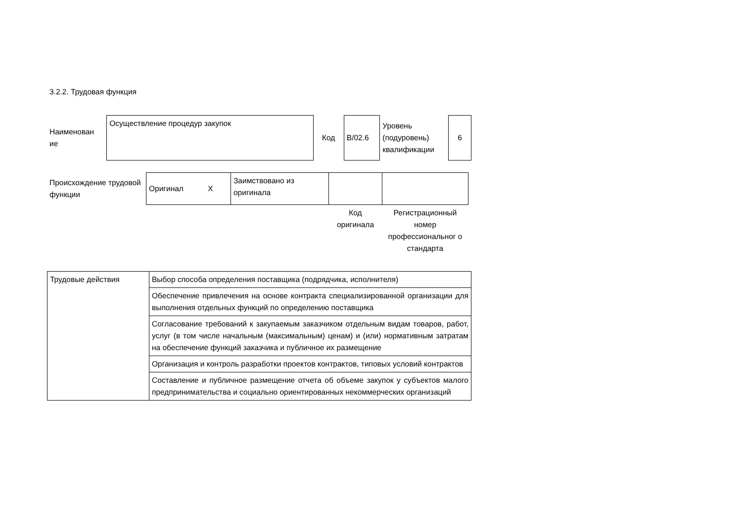3.2.2. Трудовая функция
| Наименован ие | Осуществление процедур закупок | Код | B/02.6 | Уровень (подуровень) квалификации | 6 |
| Происхождение трудовой функции | Оригинал X | Заимствовано из оригинала | | |
| | | | Код оригинала | Регистрационный номер профессиональног о стандарта |
| Трудовые действия | Выбор способа определения поставщика (подрядчика, исполнителя) |
| | Обеспечение привлечения на основе контракта специализированной организации для выполнения отдельных функций по определению поставщика |
| | Согласование требований к закупаемым заказчиком отдельным видам товаров, работ, услуг (в том числе начальным (максимальным) ценам) и (или) нормативным затратам на обеспечение функций заказчика и публичное их размещение |
| | Организация и контроль разработки проектов контрактов, типовых условий контрактов |
| | Составление и публичное размещение отчета об объеме закупок у субъектов малого предпринимательства и социально ориентированных некоммерческих организаций |